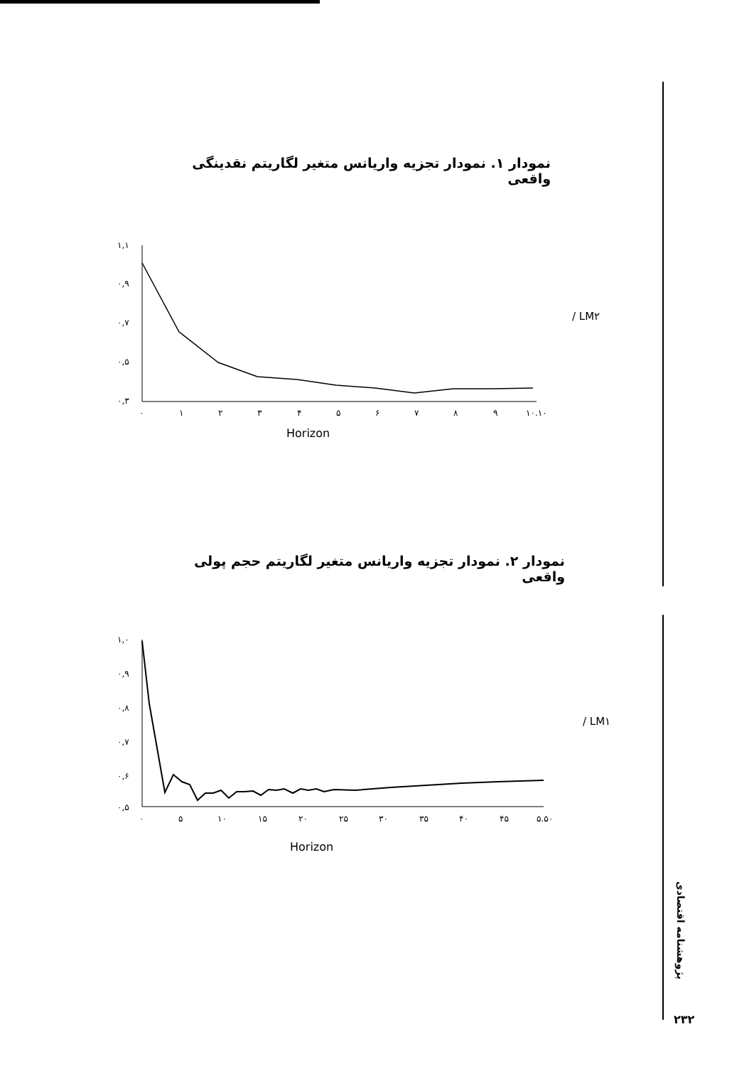نمودار ۱. نمودار تجزیه واریانس متغیر لگاریتم نقدینگی واقعی
۱,۱
۰,۹
۰,۷
۰,۵
۰,۳
۰
۱
۲
۳
۴
۵
۶
۷
۸
۹
۱۰.۱۰
Horizon
/ LM۲
نمودار ۲. نمودار تجزیه واریانس متغیر لگاریتم حجم پولی واقعی
۱,۰
۰,۹
۰,۸
۰,۷
۰,۶
۰,۵
۰
۵
۱۰
۱۵
۲۰
۲۵
۳۰
۳۵
۴۰
۴۵
۵.۵۰
Horizon
/ LM۱
پژوهشنامه اقتصادی
۲۳۲